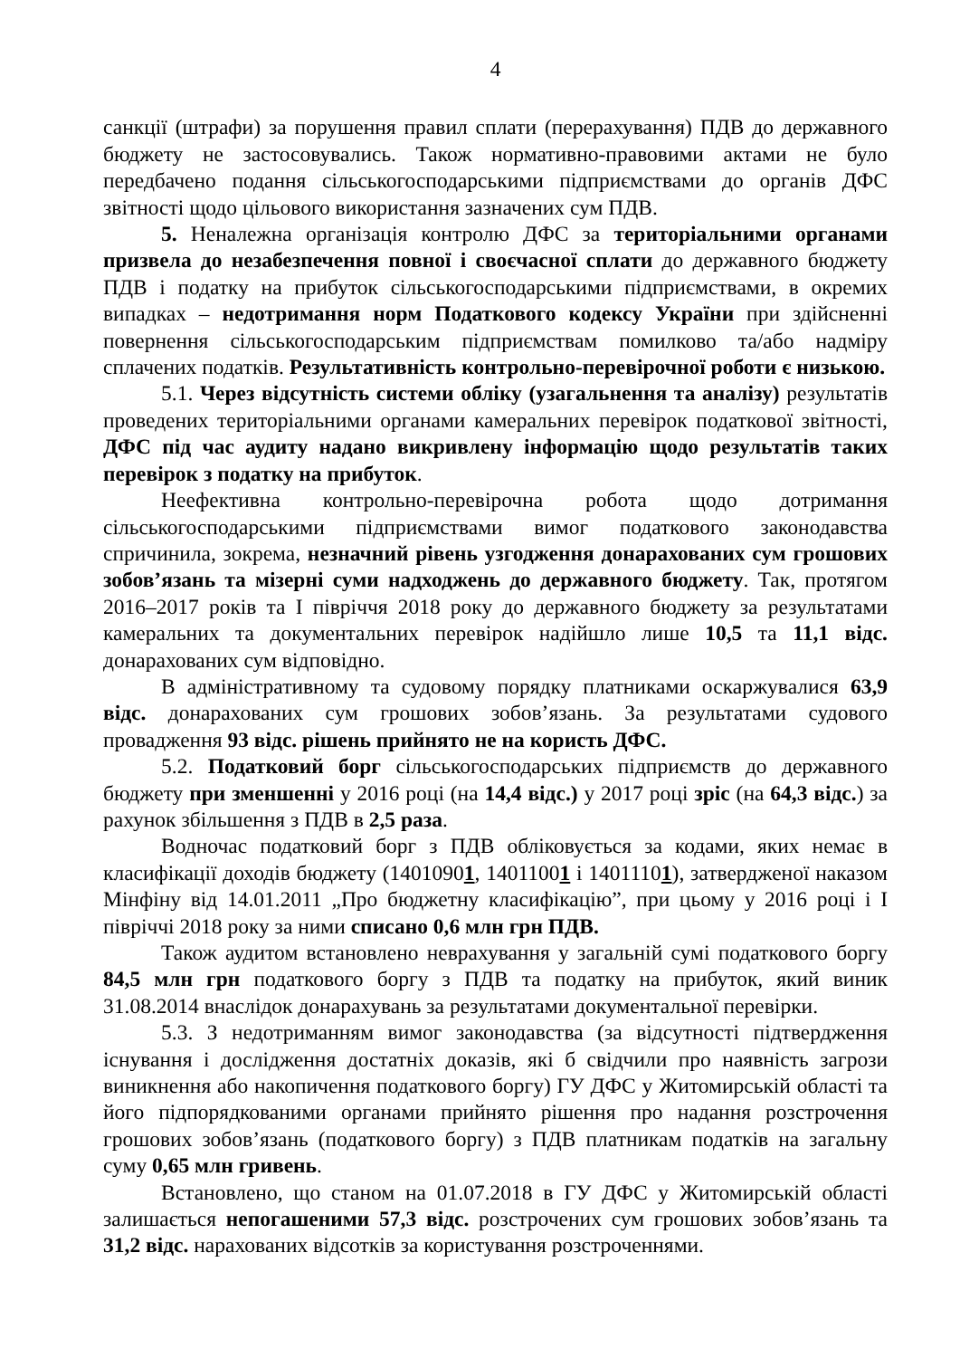4
санкції (штрафи) за порушення правил сплати (перерахування) ПДВ до державного бюджету не застосовувались. Також нормативно-правовими актами не було передбачено подання сільськогосподарськими підприємствами до органів ДФС звітності щодо цільового використання зазначених сум ПДВ.
5. Неналежна організація контролю ДФС за територіальними органами призвела до незабезпечення повної і своєчасної сплати до державного бюджету ПДВ і податку на прибуток сільськогосподарськими підприємствами, в окремих випадках – недотримання норм Податкового кодексу України при здійсненні повернення сільськогосподарським підприємствам помилково та/або надміру сплачених податків. Результативність контрольно-перевірочної роботи є низькою.
5.1. Через відсутність системи обліку (узагальнення та аналізу) результатів проведених територіальними органами камеральних перевірок податкової звітності, ДФС під час аудиту надано викривлену інформацію щодо результатів таких перевірок з податку на прибуток.
Неефективна контрольно-перевірочна робота щодо дотримання сільськогосподарськими підприємствами вимог податкового законодавства спричинила, зокрема, незначний рівень узгодження донарахованих сум грошових зобов’язань та мізерні суми надходжень до державного бюджету. Так, протягом 2016–2017 років та І півріччя 2018 року до державного бюджету за результатами камеральних та документальних перевірок надійшло лише 10,5 та 11,1 відс. донарахованих сум відповідно.
В адміністративному та судовому порядку платниками оскаржувалися 63,9 відс. донарахованих сум грошових зобов’язань. За результатами судового провадження 93 відс. рішень прийнято не на користь ДФС.
5.2. Податковий борг сільськогосподарських підприємств до державного бюджету при зменшенні у 2016 році (на 14,4 відс.) у 2017 році зріс (на 64,3 відс.) за рахунок збільшення з ПДВ в 2,5 раза.
Водночас податковий борг з ПДВ обліковується за кодами, яких немає в класифікації доходів бюджету (14010901, 14011001 і 14011101), затвердженої наказом Мінфіну від 14.01.2011 „Про бюджетну класифікацію”, при цьому у 2016 році і І півріччі 2018 року за ними списано 0,6 млн грн ПДВ.
Також аудитом встановлено неврахування у загальній сумі податкового боргу 84,5 млн грн податкового боргу з ПДВ та податку на прибуток, який виник 31.08.2014 внаслідок донарахувань за результатами документальної перевірки.
5.3. З недотриманням вимог законодавства (за відсутності підтвердження існування і дослідження достатніх доказів, які б свідчили про наявність загрози виникнення або накопичення податкового боргу) ГУ ДФС у Житомирській області та його підпорядкованими органами прийнято рішення про надання розстрочення грошових зобов’язань (податкового боргу) з ПДВ платникам податків на загальну суму 0,65 млн гривень.
Встановлено, що станом на 01.07.2018 в ГУ ДФС у Житомирській області залишається непогашеними 57,3 відс. розстрочених сум грошових зобов’язань та 31,2 відс. нарахованих відсотків за користування розстроченнями.